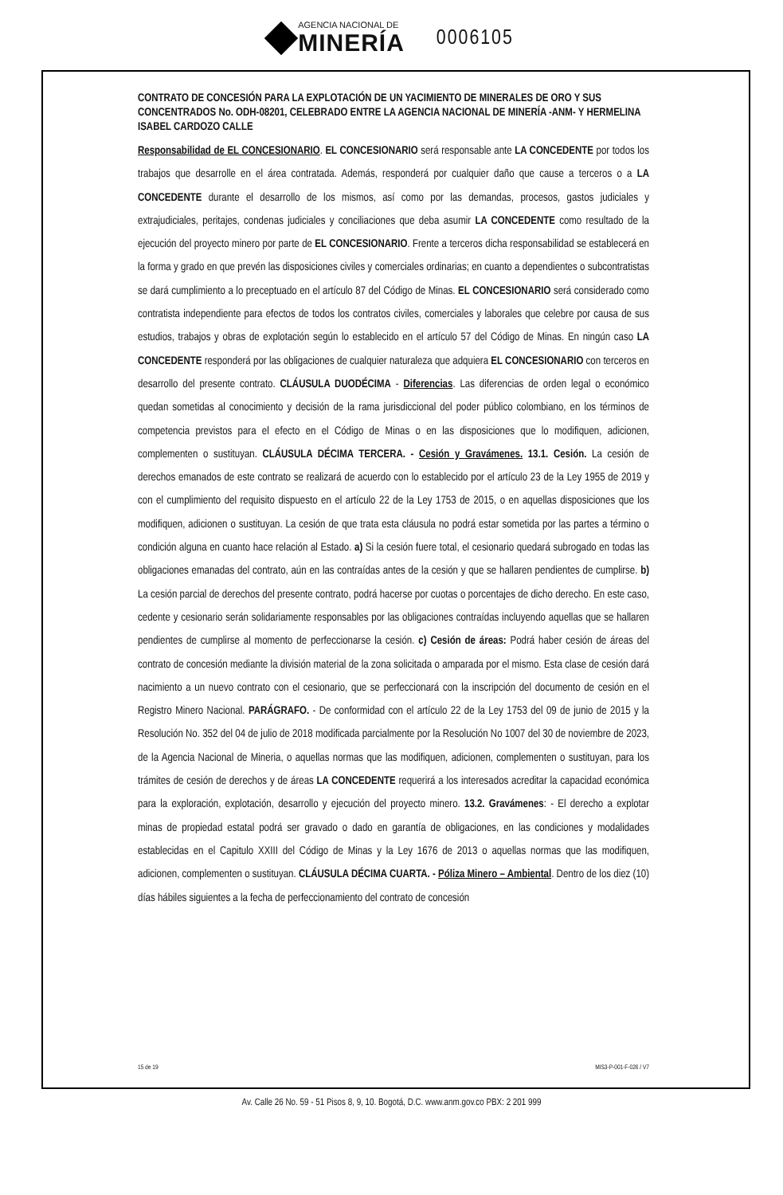AGENCIA NACIONAL DE
MINERÍA
0006105
CONTRATO DE CONCESIÓN PARA LA EXPLOTACIÓN DE UN YACIMIENTO DE MINERALES DE ORO Y SUS CONCENTRADOS No. ODH-08201, CELEBRADO ENTRE LA AGENCIA NACIONAL DE MINERÍA -ANM- Y HERMELINA ISABEL CARDOZO CALLE
Responsabilidad de EL CONCESIONARIO. EL CONCESIONARIO será responsable ante LA CONCEDENTE por todos los trabajos que desarrolle en el área contratada. Además, responderá por cualquier daño que cause a terceros o a LA CONCEDENTE durante el desarrollo de los mismos, así como por las demandas, procesos, gastos judiciales y extrajudiciales, peritajes, condenas judiciales y conciliaciones que deba asumir LA CONCEDENTE como resultado de la ejecución del proyecto minero por parte de EL CONCESIONARIO. Frente a terceros dicha responsabilidad se establecerá en la forma y grado en que prevén las disposiciones civiles y comerciales ordinarias; en cuanto a dependientes o subcontratistas se dará cumplimiento a lo preceptuado en el artículo 87 del Código de Minas. EL CONCESIONARIO será considerado como contratista independiente para efectos de todos los contratos civiles, comerciales y laborales que celebre por causa de sus estudios, trabajos y obras de explotación según lo establecido en el artículo 57 del Código de Minas. En ningún caso LA CONCEDENTE responderá por las obligaciones de cualquier naturaleza que adquiera EL CONCESIONARIO con terceros en desarrollo del presente contrato. CLÁUSULA DUODÉCIMA - Diferencias. Las diferencias de orden legal o económico quedan sometidas al conocimiento y decisión de la rama jurisdiccional del poder público colombiano, en los términos de competencia previstos para el efecto en el Código de Minas o en las disposiciones que lo modifiquen, adicionen, complementen o sustituyan. CLÁUSULA DÉCIMA TERCERA. - Cesión y Gravámenes. 13.1. Cesión. La cesión de derechos emanados de este contrato se realizará de acuerdo con lo establecido por el artículo 23 de la Ley 1955 de 2019 y con el cumplimiento del requisito dispuesto en el artículo 22 de la Ley 1753 de 2015, o en aquellas disposiciones que los modifiquen, adicionen o sustituyan. La cesión de que trata esta cláusula no podrá estar sometida por las partes a término o condición alguna en cuanto hace relación al Estado. a) Si la cesión fuere total, el cesionario quedará subrogado en todas las obligaciones emanadas del contrato, aún en las contraídas antes de la cesión y que se hallaren pendientes de cumplirse. b) La cesión parcial de derechos del presente contrato, podrá hacerse por cuotas o porcentajes de dicho derecho. En este caso, cedente y cesionario serán solidariamente responsables por las obligaciones contraídas incluyendo aquellas que se hallaren pendientes de cumplirse al momento de perfeccionarse la cesión. c) Cesión de áreas: Podrá haber cesión de áreas del contrato de concesión mediante la división material de la zona solicitada o amparada por el mismo. Esta clase de cesión dará nacimiento a un nuevo contrato con el cesionario, que se perfeccionará con la inscripción del documento de cesión en el Registro Minero Nacional. PARÁGRAFO. - De conformidad con el artículo 22 de la Ley 1753 del 09 de junio de 2015 y la Resolución No. 352 del 04 de julio de 2018 modificada parcialmente por la Resolución No 1007 del 30 de noviembre de 2023, de la Agencia Nacional de Mineria, o aquellas normas que las modifiquen, adicionen, complementen o sustituyan, para los trámites de cesión de derechos y de áreas LA CONCEDENTE requerirá a los interesados acreditar la capacidad económica para la exploración, explotación, desarrollo y ejecución del proyecto minero. 13.2. Gravámenes: - El derecho a explotar minas de propiedad estatal podrá ser gravado o dado en garantía de obligaciones, en las condiciones y modalidades establecidas en el Capitulo XXIII del Código de Minas y la Ley 1676 de 2013 o aquellas normas que las modifiquen, adicionen, complementen o sustituyan. CLÁUSULA DÉCIMA CUARTA. - Póliza Minero – Ambiental. Dentro de los diez (10) días hábiles siguientes a la fecha de perfeccionamiento del contrato de concesión
15 de 19 MIS3-P-001-F-026 / V7
Av. Calle 26 No. 59 - 51 Pisos 8, 9, 10. Bogotá, D.C. www.anm.gov.co PBX: 2 201 999